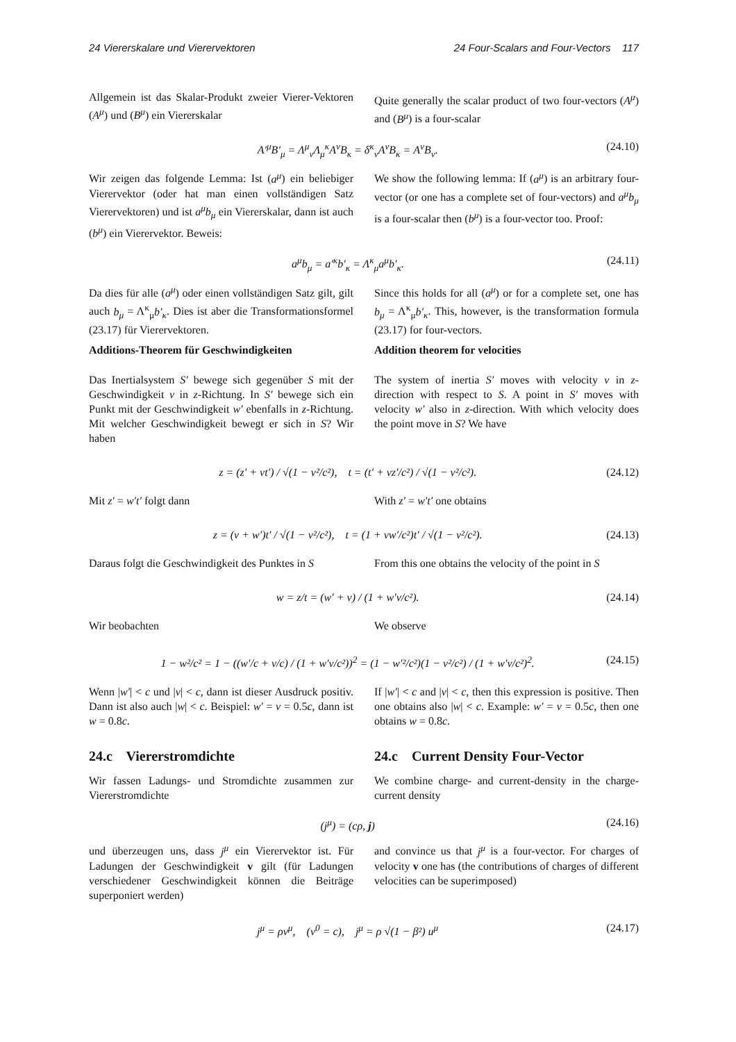24 Viererskalare und Vierervektoren 24 Four-Scalars and Four-Vectors 117
Allgemein ist das Skalar-Produkt zweier Vierer-Vektoren (A<sup>μ</sup>) und (B<sup>μ</sup>) ein Viererskalar
Quite generally the scalar product of two four-vectors (A<sup>μ</sup>) and (B<sup>μ</sup>) is a four-scalar
A′<sup>μ</sup>B′<sub>μ</sub> = Λ<sup>μ</sup><sub>ν</sub>Λ<sub>μ</sub><sup>κ</sup>A<sup>ν</sup>B<sub>κ</sub> = δ<sup>κ</sup><sub>ν</sub>A<sup>ν</sup>B<sub>κ</sub> = A<sup>ν</sup>B<sub>ν</sub>. (24.10)
Wir zeigen das folgende Lemma: Ist (a<sup>μ</sup>) ein beliebiger Vierervektor (oder hat man einen vollständigen Satz Vierervektoren) und ist a<sup>μ</sup>b<sub>μ</sub> ein Viererskalar, dann ist auch (b<sup>μ</sup>) ein Vierervektor. Beweis:
We show the following lemma: If (a<sup>μ</sup>) is an arbitrary four-vector (or one has a complete set of four-vectors) and a<sup>μ</sup>b<sub>μ</sub> is a four-scalar then (b<sup>μ</sup>) is a four-vector too. Proof:
a<sup>μ</sup>b<sub>μ</sub> = a′<sup>κ</sup>b′<sub>κ</sub> = Λ<sup>κ</sup><sub>μ</sub>a<sup>μ</sup>b′<sub>κ</sub>. (24.11)
Da dies für alle (a<sup>μ</sup>) oder einen vollständigen Satz gilt, gilt auch b<sub>μ</sub> = Λ<sup>κ</sup><sub>μ</sub>b′<sub>κ</sub>. Dies ist aber die Transformationsformel (23.17) für Vierervektoren.
Additions-Theorem für Geschwindigkeiten
Das Inertialsystem S′ bewege sich gegenüber S mit der Geschwindigkeit v in z-Richtung. In S′ bewege sich ein Punkt mit der Geschwindigkeit w′ ebenfalls in z-Richtung. Mit welcher Geschwindigkeit bewegt er sich in S? Wir haben
Since this holds for all (a<sup>μ</sup>) or for a complete set, one has b<sub>μ</sub> = Λ<sup>κ</sup><sub>μ</sub>b′<sub>κ</sub>. This, however, is the transformation formula (23.17) for four-vectors.
Addition theorem for velocities
The system of inertia S′ moves with velocity v in z-direction with respect to S. A point in S′ moves with velocity w′ also in z-direction. With which velocity does the point move in S? We have
z = (z′ + vt′) / √(1 − v²/c²), t = (t′ + vz′/c²) / √(1 − v²/c²). (24.12)
Mit z′ = w′t′ folgt dann With z′ = w′t′ one obtains
z = (v + w′)t′ / √(1 − v²/c²), t = (1 + vw′/c²)t′ / √(1 − v²/c²). (24.13)
Daraus folgt die Geschwindigkeit des Punktes in S
From this one obtains the velocity of the point in S
w = z/t = (w′ + v) / (1 + w′v/c²). (24.14)
Wir beobachten We observe
1 − w²/c² = 1 − ((w′/c + v/c) / (1 + w′v/c²))<sup>2</sup> = (1 − w′²/c²)(1 − v²/c²) / (1 + w′v/c²)<sup>2</sup>. (24.15)
Wenn |w′| < c und |v| < c, dann ist dieser Ausdruck positiv. Dann ist also auch |w| < c. Beispiel: w′ = v = 0.5c, dann ist w = 0.8c.
24.c Viererstromdichte
Wir fassen Ladungs- und Stromdichte zusammen zur Viererstromdichte
If |w′| < c and |v| < c, then this expression is positive. Then one obtains also |w| < c. Example: w′ = v = 0.5c, then one obtains w = 0.8c.
24.c Current Density Four-Vector
We combine charge- and current-density in the charge-current density
(j<sup>μ</sup>) = (cρ, j) (24.16)
und überzeugen uns, dass j<sup>μ</sup> ein Vierervektor ist. Für Ladungen der Geschwindigkeit v gilt (für Ladungen verschiedener Geschwindigkeit können die Beiträge superponiert werden)
and convince us that j<sup>μ</sup> is a four-vector. For charges of velocity v one has (the contributions of charges of different velocities can be superimposed)
j<sup>μ</sup> = ρv<sup>μ</sup>, (v<sup>0</sup> = c), j<sup>μ</sup> = ρ √(1 − β²) u<sup>μ</sup> (24.17)